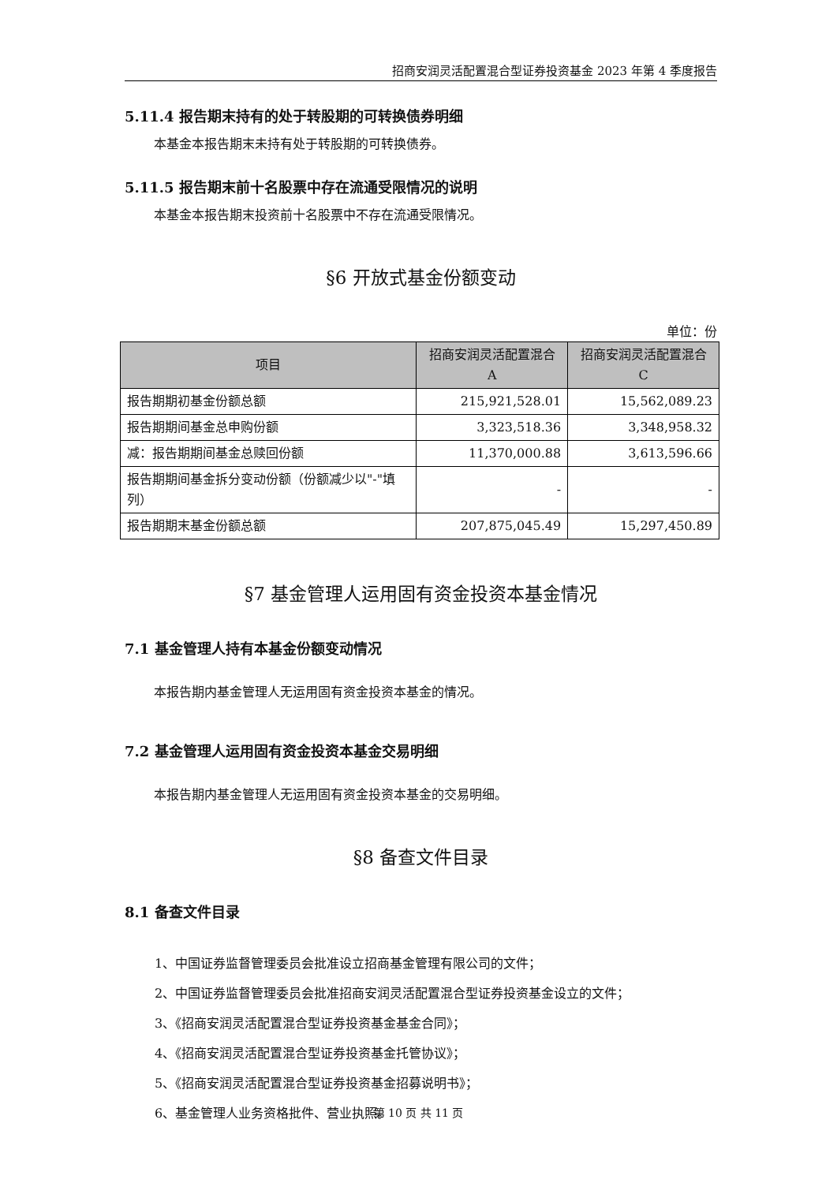招商安润灵活配置混合型证券投资基金 2023 年第 4 季度报告
5.11.4 报告期末持有的处于转股期的可转换债券明细
本基金本报告期末未持有处于转股期的可转换债券。
5.11.5 报告期末前十名股票中存在流通受限情况的说明
本基金本报告期末投资前十名股票中不存在流通受限情况。
§6 开放式基金份额变动
单位：份
| 项目 | 招商安润灵活配置混合 A | 招商安润灵活配置混合 C |
| --- | --- | --- |
| 报告期期初基金份额总额 | 215,921,528.01 | 15,562,089.23 |
| 报告期期间基金总申购份额 | 3,323,518.36 | 3,348,958.32 |
| 减：报告期期间基金总赎回份额 | 11,370,000.88 | 3,613,596.66 |
| 报告期期间基金拆分变动份额（份额减少以"-"填列） | - | - |
| 报告期期末基金份额总额 | 207,875,045.49 | 15,297,450.89 |
§7 基金管理人运用固有资金投资本基金情况
7.1 基金管理人持有本基金份额变动情况
本报告期内基金管理人无运用固有资金投资本基金的情况。
7.2 基金管理人运用固有资金投资本基金交易明细
本报告期内基金管理人无运用固有资金投资本基金的交易明细。
§8 备查文件目录
8.1 备查文件目录
1、中国证券监督管理委员会批准设立招商基金管理有限公司的文件；
2、中国证券监督管理委员会批准招商安润灵活配置混合型证券投资基金设立的文件；
3、《招商安润灵活配置混合型证券投资基金基金合同》；
4、《招商安润灵活配置混合型证券投资基金托管协议》；
5、《招商安润灵活配置混合型证券投资基金招募说明书》；
6、基金管理人业务资格批件、营业执照。
第 10 页 共 11 页